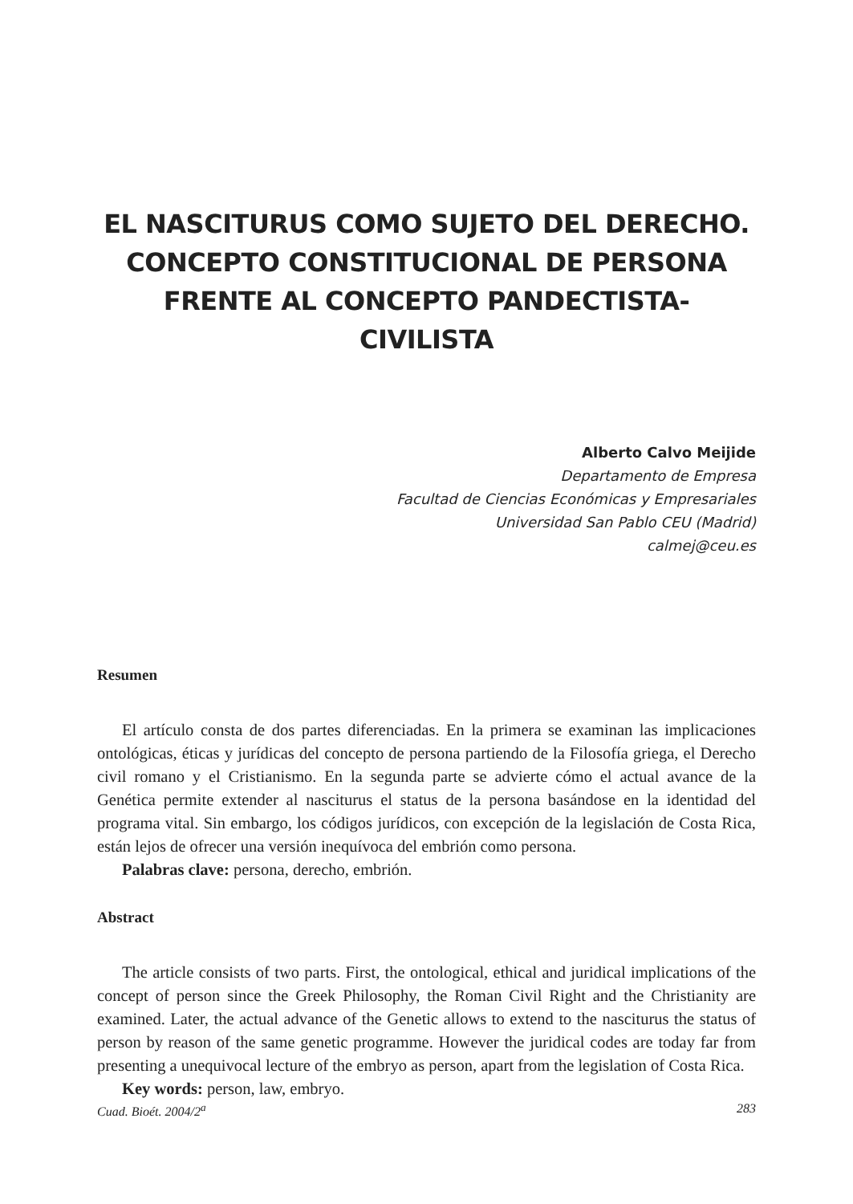EL NASCITURUS COMO SUJETO DEL DERECHO. CONCEPTO CONSTITUCIONAL DE PERSONA FRENTE AL CONCEPTO PANDECTISTA-CIVILISTA
Alberto Calvo Meijide
Departamento de Empresa
Facultad de Ciencias Económicas y Empresariales
Universidad San Pablo CEU (Madrid)
calmej@ceu.es
Resumen
El artículo consta de dos partes diferenciadas. En la primera se examinan las implicaciones ontológicas, éticas y jurídicas del concepto de persona partiendo de la Filosofía griega, el Derecho civil romano y el Cristianismo. En la segunda parte se advierte cómo el actual avance de la Genética permite extender al nasciturus el status de la persona basándose en la identidad del programa vital. Sin embargo, los códigos jurídicos, con excepción de la legislación de Costa Rica, están lejos de ofrecer una versión inequívoca del embrión como persona.
Palabras clave: persona, derecho, embrión.
Abstract
The article consists of two parts. First, the ontological, ethical and juridical implications of the concept of person since the Greek Philosophy, the Roman Civil Right and the Christianity are examined. Later, the actual advance of the Genetic allows to extend to the nasciturus the status of person by reason of the same genetic programme. However the juridical codes are today far from presenting a unequivocal lecture of the embryo as person, apart from the legislation of Costa Rica.
Key words: person, law, embryo.
Cuad. Bioét. 2004/2<sup>a</sup> 283